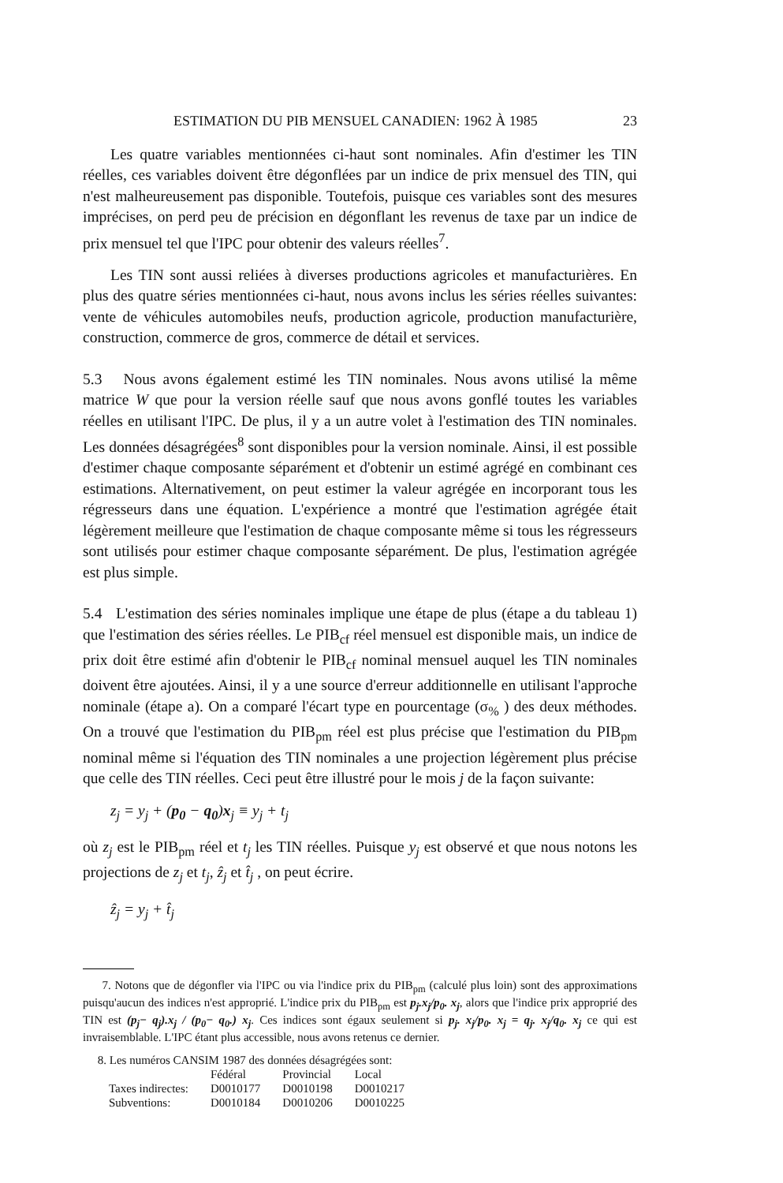ESTIMATION DU PIB MENSUEL CANADIEN: 1962 À 1985 23
Les quatre variables mentionnées ci-haut sont nominales. Afin d'estimer les TIN réelles, ces variables doivent être dégonflées par un indice de prix mensuel des TIN, qui n'est malheureusement pas disponible. Toutefois, puisque ces variables sont des mesures imprécises, on perd peu de précision en dégonflant les revenus de taxe par un indice de prix mensuel tel que l'IPC pour obtenir des valeurs réelles<sup>7</sup>.
Les TIN sont aussi reliées à diverses productions agricoles et manufacturières. En plus des quatre séries mentionnées ci-haut, nous avons inclus les séries réelles suivantes: vente de véhicules automobiles neufs, production agricole, production manufacturière, construction, commerce de gros, commerce de détail et services.
5.3 Nous avons également estimé les TIN nominales. Nous avons utilisé la même matrice W que pour la version réelle sauf que nous avons gonflé toutes les variables réelles en utilisant l'IPC. De plus, il y a un autre volet à l'estimation des TIN nominales. Les données désagrégées<sup>8</sup> sont disponibles pour la version nominale. Ainsi, il est possible d'estimer chaque composante séparément et d'obtenir un estimé agrégé en combinant ces estimations. Alternativement, on peut estimer la valeur agrégée en incorporant tous les régresseurs dans une équation. L'expérience a montré que l'estimation agrégée était légèrement meilleure que l'estimation de chaque composante même si tous les régresseurs sont utilisés pour estimer chaque composante séparément. De plus, l'estimation agrégée est plus simple.
5.4 L'estimation des séries nominales implique une étape de plus (étape a du tableau 1) que l'estimation des séries réelles. Le PIB<sub>cf</sub> réel mensuel est disponible mais, un indice de prix doit être estimé afin d'obtenir le PIB<sub>cf</sub> nominal mensuel auquel les TIN nominales doivent être ajoutées. Ainsi, il y a une source d'erreur additionnelle en utilisant l'approche nominale (étape a). On a comparé l'écart type en pourcentage (σ<sub>%</sub> ) des deux méthodes. On a trouvé que l'estimation du PIB<sub>pm</sub> réel est plus précise que l'estimation du PIB<sub>pm</sub> nominal même si l'équation des TIN nominales a une projection légèrement plus précise que celle des TIN réelles. Ceci peut être illustré pour le mois j de la façon suivante:
z<sub>j</sub> = y<sub>j</sub> + (p<sub>0</sub> − q<sub>0</sub>)x<sub>j</sub> ≡ y<sub>j</sub> + t<sub>j</sub>
où z<sub>j</sub> est le PIB<sub>pm</sub> réel et t<sub>j</sub> les TIN réelles. Puisque y<sub>j</sub> est observé et que nous notons les projections de z<sub>j</sub> et t<sub>j</sub>, ẑ<sub>j</sub> et t̂<sub>j</sub> , on peut écrire.
ẑ<sub>j</sub> = y<sub>j</sub> + t̂<sub>j</sub>
7. Notons que de dégonfler via l'IPC ou via l'indice prix du PIB<sub>pm</sub> (calculé plus loin) sont des approximations puisqu'aucun des indices n'est approprié. L'indice prix du PIB<sub>pm</sub> est p<sub>j</sub>.x<sub>j</sub>/p<sub>0</sub>. x<sub>j</sub>, alors que l'indice prix approprié des TIN est (p<sub>j</sub>− q<sub>j</sub>).x<sub>j</sub> / (p<sub>0</sub>− q<sub>0</sub>.) x<sub>j</sub>. Ces indices sont égaux seulement si p<sub>j</sub>. x<sub>j</sub>/p<sub>0</sub>. x<sub>j</sub> = q<sub>j</sub>. x<sub>j</sub>/q<sub>0</sub>. x<sub>j</sub> ce qui est invraisemblable. L'IPC étant plus accessible, nous avons retenus ce dernier.
8. Les numéros CANSIM 1987 des données désagrégées sont:
| | Fédéral | Provincial | Local |
| --- | --- | --- | --- |
| Taxes indirectes: | D0010177 | D0010198 | D0010217 |
| Subventions: | D0010184 | D0010206 | D0010225 |